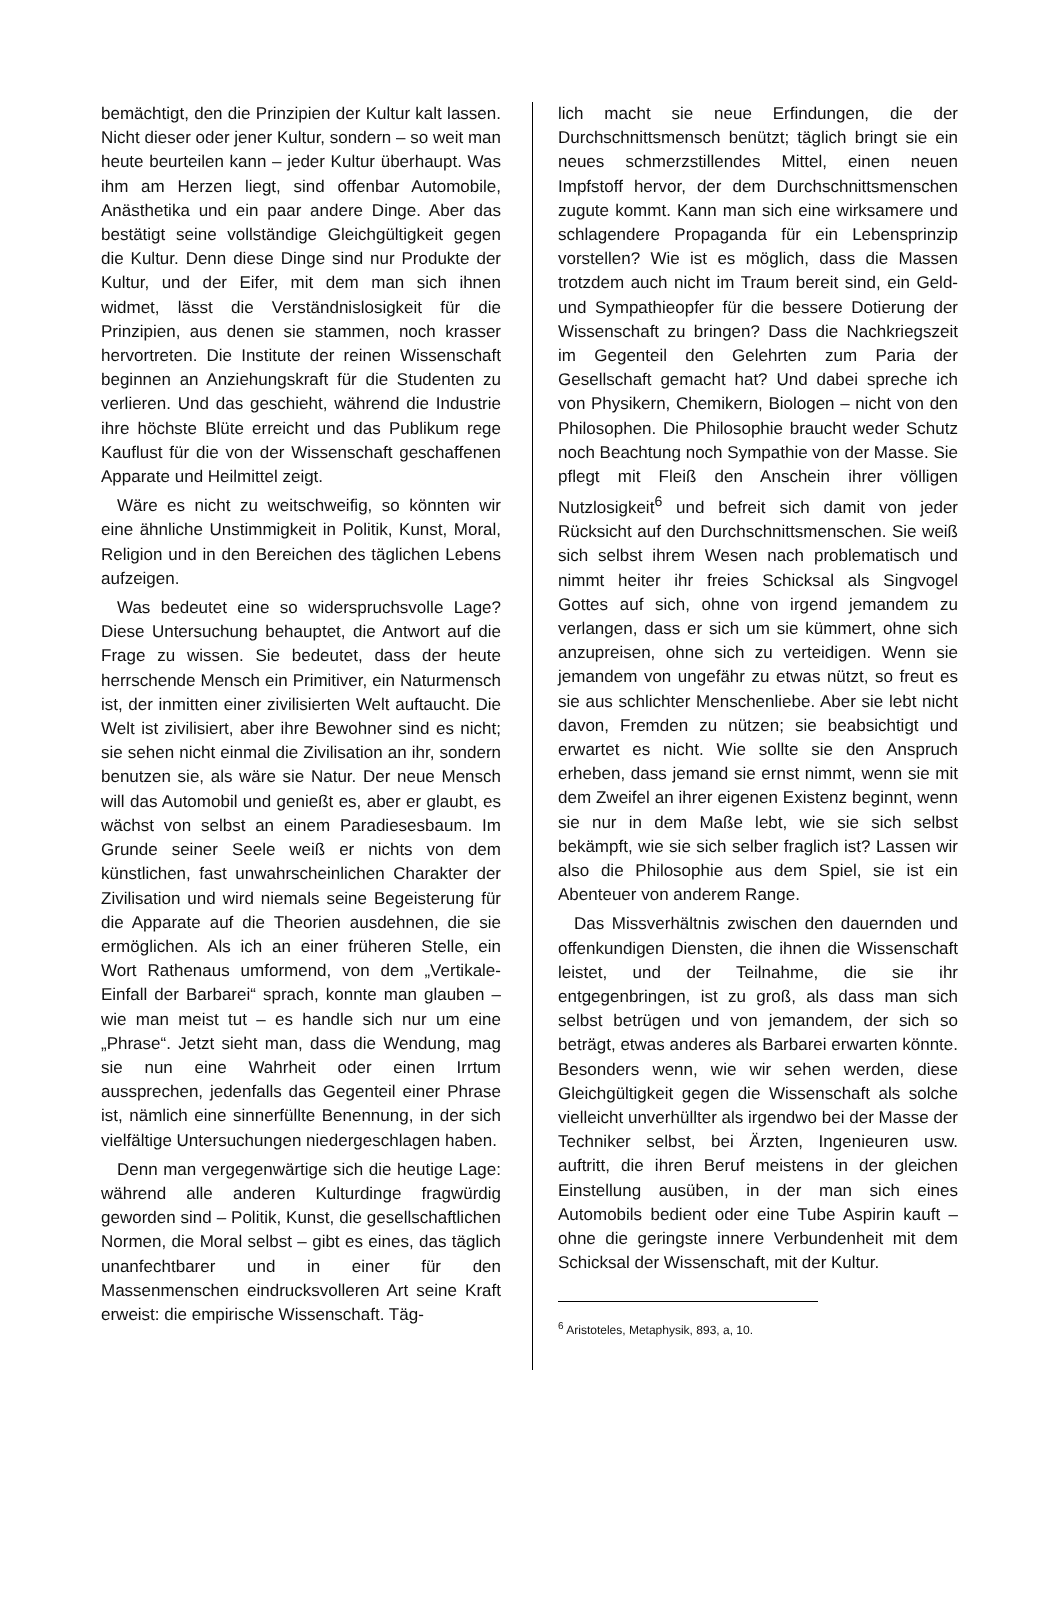bemächtigt, den die Prinzipien der Kultur kalt lassen. Nicht dieser oder jener Kultur, sondern – so weit man heute beurteilen kann – jeder Kultur überhaupt. Was ihm am Herzen liegt, sind offenbar Automobile, Anästhetika und ein paar andere Dinge. Aber das bestätigt seine vollständige Gleichgültigkeit gegen die Kultur. Denn diese Dinge sind nur Produkte der Kultur, und der Eifer, mit dem man sich ihnen widmet, lässt die Verständnislosigkeit für die Prinzipien, aus denen sie stammen, noch krasser hervortreten. Die Institute der reinen Wissenschaft beginnen an Anziehungskraft für die Studenten zu verlieren. Und das geschieht, während die Industrie ihre höchste Blüte erreicht und das Publikum rege Kauflust für die von der Wissenschaft geschaffenen Apparate und Heilmittel zeigt.
Wäre es nicht zu weitschweifig, so könnten wir eine ähnliche Unstimmigkeit in Politik, Kunst, Moral, Religion und in den Bereichen des täglichen Lebens aufzeigen.
Was bedeutet eine so widerspruchsvolle Lage? Diese Untersuchung behauptet, die Antwort auf die Frage zu wissen. Sie bedeutet, dass der heute herrschende Mensch ein Primitiver, ein Naturmensch ist, der inmitten einer zivilisierten Welt auftaucht. Die Welt ist zivilisiert, aber ihre Bewohner sind es nicht; sie sehen nicht einmal die Zivilisation an ihr, sondern benutzen sie, als wäre sie Natur. Der neue Mensch will das Automobil und genießt es, aber er glaubt, es wächst von selbst an einem Paradiesesbaum. Im Grunde seiner Seele weiß er nichts von dem künstlichen, fast unwahrscheinlichen Charakter der Zivilisation und wird niemals seine Begeisterung für die Apparate auf die Theorien ausdehnen, die sie ermöglichen. Als ich an einer früheren Stelle, ein Wort Rathenaus umformend, von dem „Vertikale-Einfall der Barbarei“ sprach, konnte man glauben – wie man meist tut – es handle sich nur um eine „Phrase“. Jetzt sieht man, dass die Wendung, mag sie nun eine Wahrheit oder einen Irrtum aussprechen, jedenfalls das Gegenteil einer Phrase ist, nämlich eine sinnerfüllte Benennung, in der sich vielfältige Untersuchungen niedergeschlagen haben.
Denn man vergegenwärtige sich die heutige Lage: während alle anderen Kulturdinge fragwürdig geworden sind – Politik, Kunst, die gesellschaftlichen Normen, die Moral selbst – gibt es eines, das täglich unanfechtbarer und in einer für den Massenmenschen eindrucksvolleren Art seine Kraft erweist: die empirische Wissenschaft. Täg-
lich macht sie neue Erfindungen, die der Durchschnittsmensch benützt; täglich bringt sie ein neues schmerzstillendes Mittel, einen neuen Impfstoff hervor, der dem Durchschnittsmenschen zugute kommt. Kann man sich eine wirksamere und schlagendere Propaganda für ein Lebensprinzip vorstellen? Wie ist es möglich, dass die Massen trotzdem auch nicht im Traum bereit sind, ein Geld- und Sympathieopfer für die bessere Dotierung der Wissenschaft zu bringen? Dass die Nachkriegszeit im Gegenteil den Gelehrten zum Paria der Gesellschaft gemacht hat? Und dabei spreche ich von Physikern, Chemikern, Biologen – nicht von den Philosophen. Die Philosophie braucht weder Schutz noch Beachtung noch Sympathie von der Masse. Sie pflegt mit Fleiß den Anschein ihrer völligen Nutzlosigkeit<sup>6</sup> und befreit sich damit von jeder Rücksicht auf den Durchschnittsmenschen. Sie weiß sich selbst ihrem Wesen nach problematisch und nimmt heiter ihr freies Schicksal als Singvogel Gottes auf sich, ohne von irgend jemandem zu verlangen, dass er sich um sie kümmert, ohne sich anzupreisen, ohne sich zu verteidigen. Wenn sie jemandem von ungefähr zu etwas nützt, so freut es sie aus schlichter Menschenliebe. Aber sie lebt nicht davon, Fremden zu nützen; sie beabsichtigt und erwartet es nicht. Wie sollte sie den Anspruch erheben, dass jemand sie ernst nimmt, wenn sie mit dem Zweifel an ihrer eigenen Existenz beginnt, wenn sie nur in dem Maße lebt, wie sie sich selbst bekämpft, wie sie sich selber fraglich ist? Lassen wir also die Philosophie aus dem Spiel, sie ist ein Abenteuer von anderem Range.
Das Missverhältnis zwischen den dauernden und offenkundigen Diensten, die ihnen die Wissenschaft leistet, und der Teilnahme, die sie ihr entgegenbringen, ist zu groß, als dass man sich selbst betrügen und von jemandem, der sich so beträgt, etwas anderes als Barbarei erwarten könnte. Besonders wenn, wie wir sehen werden, diese Gleichgültigkeit gegen die Wissenschaft als solche vielleicht unverhüllter als irgendwo bei der Masse der Techniker selbst, bei Ärzten, Ingenieuren usw. auftritt, die ihren Beruf meistens in der gleichen Einstellung ausüben, in der man sich eines Automobils bedient oder eine Tube Aspirin kauft – ohne die geringste innere Verbundenheit mit dem Schicksal der Wissenschaft, mit der Kultur.
<sup>6</sup> Aristoteles, Metaphysik, 893, a, 10.